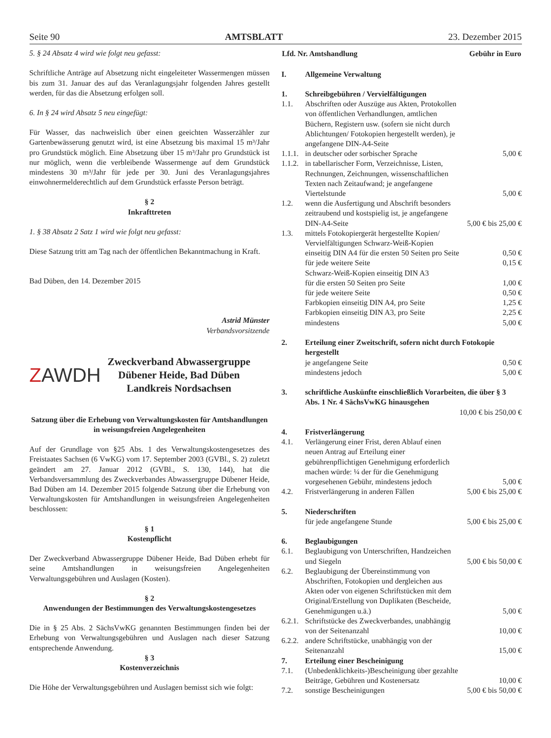Seite 90 AMTSBLATT 23. Dezember 2015
5. § 24 Absatz 4 wird wie folgt neu gefasst:
Schriftliche Anträge auf Absetzung nicht eingeleiteter Wassermengen müssen bis zum 31. Januar des auf das Veranlagungsjahr folgenden Jahres gestellt werden, für das die Absetzung erfolgen soll.
6. In § 24 wird Absatz 5 neu eingefügt:
Für Wasser, das nachweislich über einen geeichten Wasserzähler zur Gartenbewässerung genutzt wird, ist eine Absetzung bis maximal 15 m³/Jahr pro Grundstück möglich. Eine Absetzung über 15 m³/Jahr pro Grundstück ist nur möglich, wenn die verbleibende Wassermenge auf dem Grundstück mindestens 30 m³/Jahr für jede per 30. Juni des Veranlagungsjahres einwohnermelderechtlich auf dem Grundstück erfasste Person beträgt.
§ 2
Inkrafttreten
1. § 38 Absatz 2 Satz 1 wird wie folgt neu gefasst:
Diese Satzung tritt am Tag nach der öffentlichen Bekanntmachung in Kraft.
Bad Düben, den 14. Dezember 2015
Astrid Münster
Verbandsvorsitzende
ZAWDH
Zweckverband Abwassergruppe
Dübener Heide, Bad Düben
Landkreis Nordsachsen
Satzung über die Erhebung von Verwaltungskosten für Amtshandlungen in weisungsfreien Angelegenheiten
Auf der Grundlage von §25 Abs. 1 des Verwaltungskostengesetzes des Freistaates Sachsen (6 VwKG) vom 17. September 2003 (GVBl., S. 2) zuletzt geändert am 27. Januar 2012 (GVBl., S. 130, 144), hat die Verbandsversammlung des Zweckverbandes Abwassergruppe Dübener Heide, Bad Düben am 14. Dezember 2015 folgende Satzung über die Erhebung von Verwaltungskosten für Amtshandlungen in weisungsfreien Angelegenheiten beschlossen:
§ 1
Kostenpflicht
Der Zweckverband Abwassergruppe Dübener Heide, Bad Düben erhebt für seine Amtshandlungen in weisungsfreien Angelegenheiten Verwaltungsgebühren und Auslagen (Kosten).
§ 2
Anwendungen der Bestimmungen des Verwaltungskostengesetzes
Die in § 25 Abs. 2 SächsVwKG genannten Bestimmungen finden bei der Erhebung von Verwaltungsgebühren und Auslagen nach dieser Satzung entsprechende Anwendung.
§ 3
Kostenverzeichnis
Die Höhe der Verwaltungsgebühren und Auslagen bemisst sich wie folgt:
| Lfd. Nr. Amtshandlung | | Gebühr in Euro |
| --- | --- | --- |
| I. | Allgemeine Verwaltung | |
| 1. | Schreibgebühren / Vervielfältigungen | |
| 1.1. | Abschriften oder Auszüge aus Akten, Protokollen von öffentlichen Verhandlungen, amtlichen Büchern, Registern usw. (sofern sie nicht durch Ablichtungen/ Fotokopien hergestellt werden), je angefangene DIN-A4-Seite | |
| 1.1.1. | in deutscher oder sorbischer Sprache | 5,00 € |
| 1.1.2. | in tabellarischer Form, Verzeichnisse, Listen, Rechnungen, Zeichnungen, wissenschaftlichen Texten nach Zeitaufwand; je angefangene Viertelstunde | 5,00 € |
| 1.2. | wenn die Ausfertigung und Abschrift besonders zeitraubend und kostspielig ist, je angefangene DIN-A4-Seite | 5,00 € bis 25,00 € |
| 1.3. | mittels Fotokopiergerät hergestellte Kopien/ Vervielfältigungen Schwarz-Weiß-Kopien | |
| | einseitig DIN A4 für die ersten 50 Seiten pro Seite | 0,50 € |
| | für jede weitere Seite | 0,15 € |
| | Schwarz-Weiß-Kopien einseitig DIN A3 | |
| | für die ersten 50 Seiten pro Seite | 1,00 € |
| | für jede weitere Seite | 0,50 € |
| | Farbkopien einseitig DIN A4, pro Seite | 1,25 € |
| | Farbkopien einseitig DIN A3, pro Seite | 2,25 € |
| | mindestens | 5,00 € |
| 2. | Erteilung einer Zweitschrift, sofern nicht durch Fotokopie hergestellt | |
| | je angefangene Seite | 0,50 € |
| | mindestens jedoch | 5,00 € |
| 3. | schriftliche Auskünfte einschließlich Vorarbeiten, die über § 3 Abs. 1 Nr. 4 SächsVwKG hinausgehen | |
| | | 10,00 € bis 250,00 € |
| 4. | Fristverlängerung | |
| 4.1. | Verlängerung einer Frist, deren Ablauf einen neuen Antrag auf Erteilung einer gebührenpflichtigen Genehmigung erforderlich machen würde: ¼ der für die Genehmigung vorgesehenen Gebühr, mindestens jedoch | 5,00 € |
| 4.2. | Fristverlängerung in anderen Fällen | 5,00 € bis 25,00 € |
| 5. | Niederschriften | |
| | für jede angefangene Stunde | 5,00 € bis 25,00 € |
| 6. | Beglaubigungen | |
| 6.1. | Beglaubigung von Unterschriften, Handzeichen und Siegeln | 5,00 € bis 50,00 € |
| 6.2. | Beglaubigung der Übereinstimmung von Abschriften, Fotokopien und dergleichen aus Akten oder von eigenen Schriftstücken mit dem Original/Erstellung von Duplikaten (Bescheide, Genehmigungen u.ä.) | 5,00 € |
| 6.2.1. | Schriftstücke des Zweckverbandes, unabhängig von der Seitenanzahl | 10,00 € |
| 6.2.2. | andere Schriftstücke, unabhängig von der Seitenanzahl | 15,00 € |
| 7. | Erteilung einer Bescheinigung | |
| 7.1. | (Unbedenklichkeits-)Bescheinigung über gezahlte Beiträge, Gebühren und Kostenersatz | 10,00 € |
| 7.2. | sonstige Bescheinigungen | 5,00 € bis 50,00 € |